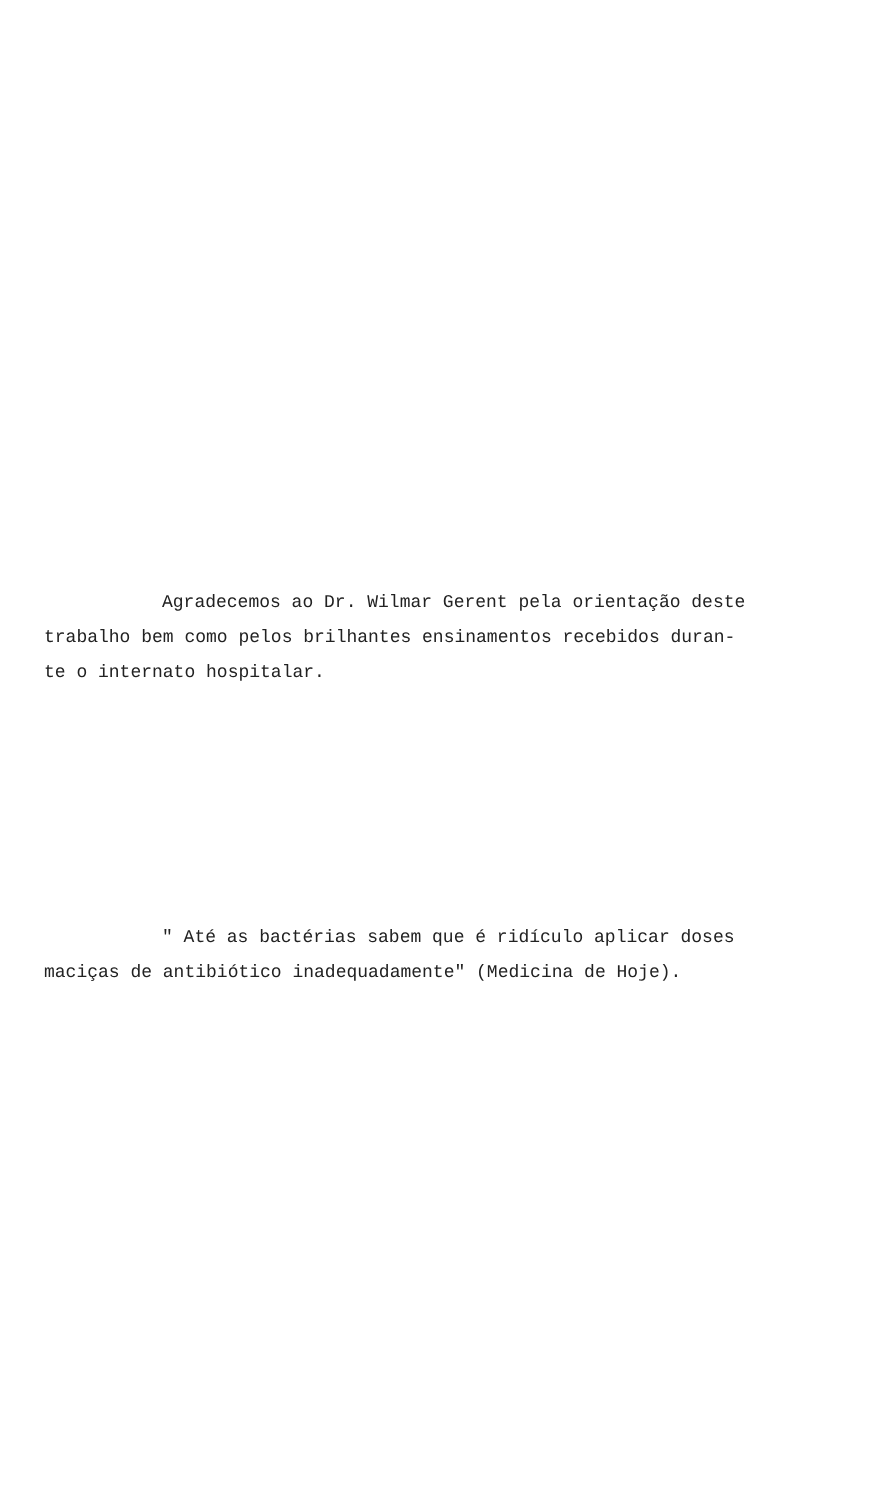Agradecemos ao Dr. Wilmar Gerent pela orientação deste
trabalho bem como pelos brilhantes ensinamentos recebidos duran-
te o internato hospitalar.
" Até as bactérias sabem que é ridículo aplicar doses
maciças de antibiótico inadequadamente" (Medicina de Hoje).